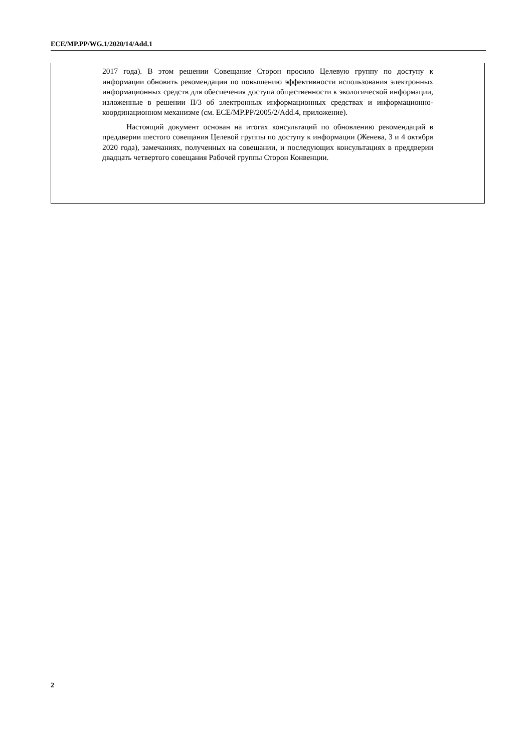ECE/MP.PP/WG.1/2020/14/Add.1
2017 года). В этом решении Совещание Сторон просило Целевую группу по доступу к информации обновить рекомендации по повышению эффективности использования электронных информационных средств для обеспечения доступа общественности к экологической информации, изложенные в решении II/3 об электронных информационных средствах и информационно-координационном механизме (см. ECE/MP.PP/2005/2/Add.4, приложение).
Настоящий документ основан на итогах консультаций по обновлению рекомендаций в преддверии шестого совещания Целевой группы по доступу к информации (Женева, 3 и 4 октября 2020 года), замечаниях, полученных на совещании, и последующих консультациях в преддверии двадцать четвертого совещания Рабочей группы Сторон Конвенции.
2